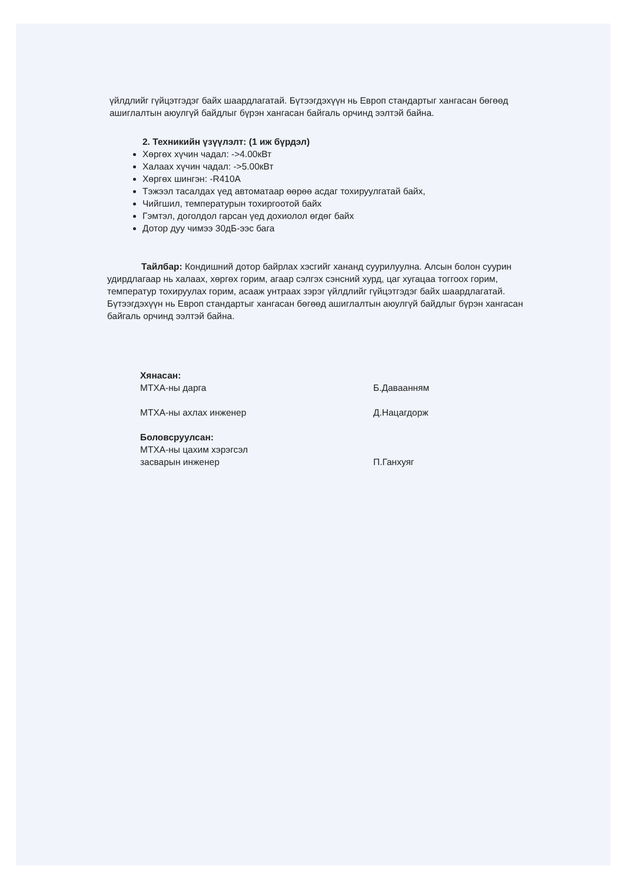үйлдлийг гүйцэтгэдэг байх шаардлагатай. Бүтээгдэхүүн нь Европ стандартыг хангасан бөгөөд ашиглалтын аюулгүй байдлыг бүрэн хангасан байгаль орчинд ээлтэй байна.
2. Техникийн үзүүлэлт: (1 иж бүрдэл)
Хөргөх хүчин чадал: ->4.00кВт
Халаах хүчин чадал: ->5.00кВт
Хөргөх шингэн: -R410A
Тэжээл тасалдах үед автоматаар өөрөө асдаг тохируулгатай байх,
Чийгшил, температурын тохиргоотой байх
Гэмтэл, доголдол гарсан үед дохиолол өгдөг байх
Дотор дуу чимээ 30дБ-ээс бага
Тайлбар: Кондишний дотор байрлах хэсгийг хананд суурилуулна. Алсын болон суурин удирдлагаар нь халаах, хөргөх горим, агаар сэлгэх сэнсний хурд, цаг хугацаа тоггоох горим, температур тохируулах горим, асааж унтраах зэрэг үйлдлийг гүйцэтгэдэг байх шаардлагатай. Бүтээгдэхүүн нь Европ стандартыг хангасан бөгөөд ашиглалтын аюулгүй байдлыг бүрэн хангасан байгаль орчинд ээлтэй байна.
Хянасан:
МТХА-ны дарга Б.Даваанням
МТХА-ны ахлах инженер Д.Нацагдорж
Боловсруулсан:
МТХА-ны цахим хэрэгсэл
засварын инженер
П.Ганхуяг